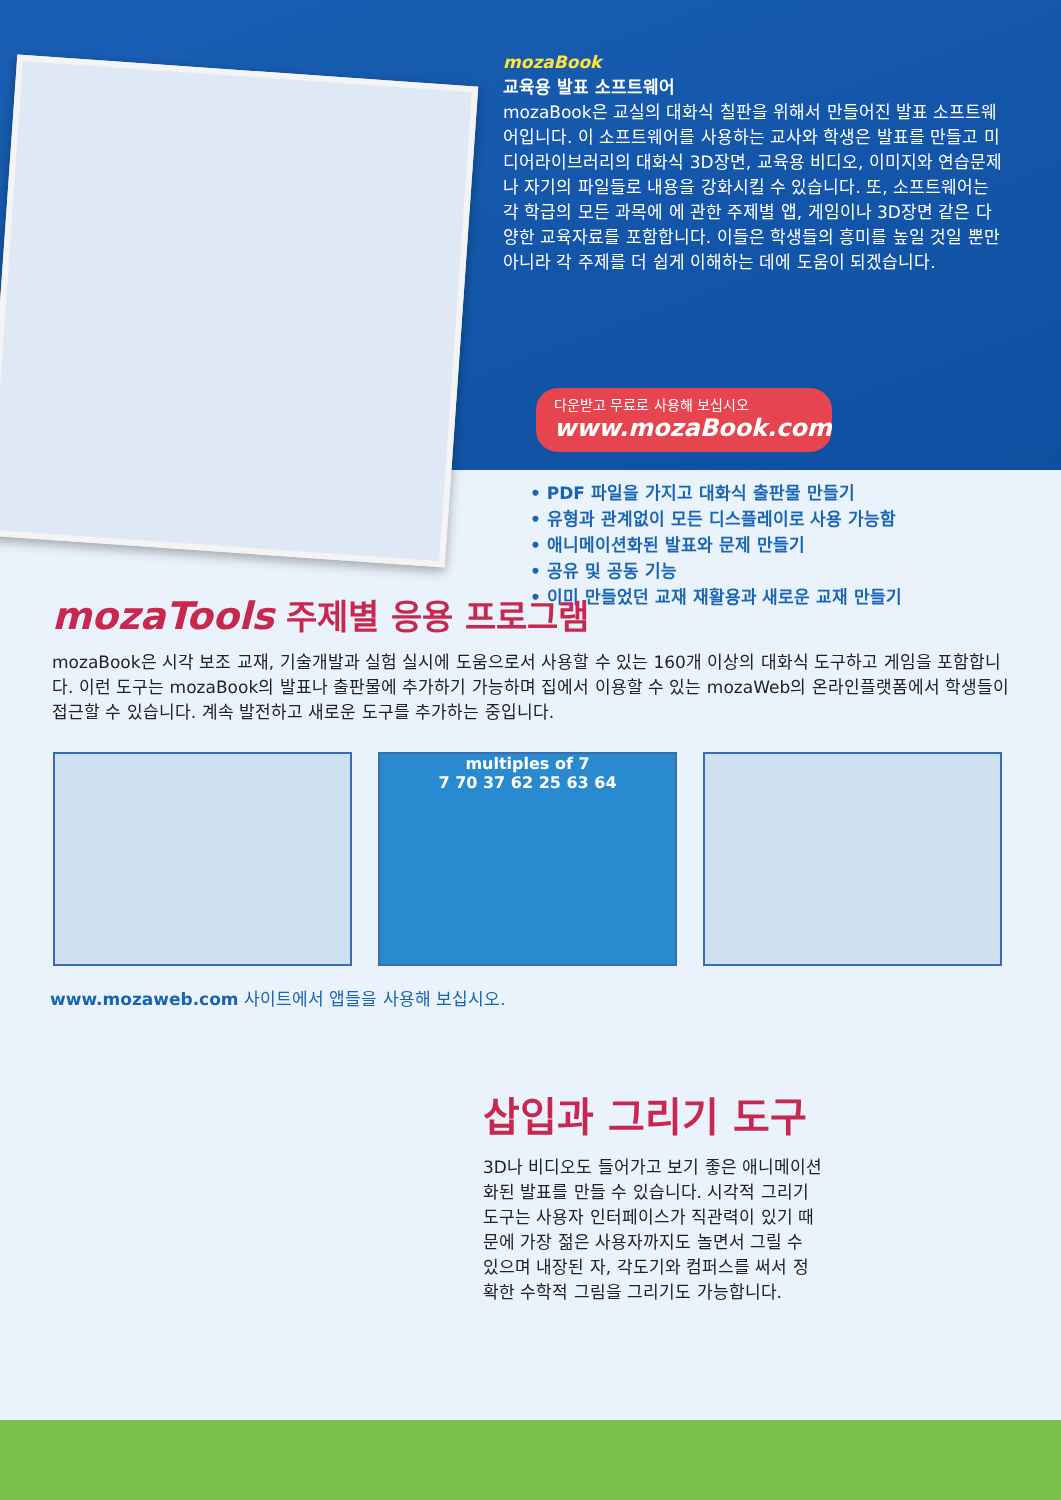mozaBook
교육용 발표 소프트웨어
mozaBook은 교실의 대화식 칠판을 위해서 만들어진 발표 소프트웨어입니다. 이 소프트웨어를 사용하는 교사와 학생은 발표를 만들고 미디어라이브러리의 대화식 3D장면, 교육용 비디오, 이미지와 연습문제나 자기의 파일들로 내용을 강화시킬 수 있습니다. 또, 소프트웨어는 각 학급의 모든 과목에 에 관한 주제별 앱, 게임이나 3D장면 같은 다양한 교육자료를 포함합니다. 이들은 학생들의 흥미를 높일 것일 뿐만 아니라 각 주제를 더 쉽게 이해하는 데에 도움이 되겠습니다.
다운받고 무료로 사용해 보십시오
www.mozaBook.com
• PDF 파일을 가지고 대화식 출판물 만들기
• 유형과 관계없이 모든 디스플레이로 사용 가능함
• 애니메이션화된 발표와 문제 만들기
• 공유 및 공동 기능
• 이미 만들었던 교재 재활용과 새로운 교재 만들기
mozaTools 주제별 응용 프로그램
mozaBook은 시각 보조 교재, 기술개발과 실험 실시에 도움으로서 사용할 수 있는 160개 이상의 대화식 도구하고 게임을 포함합니다. 이런 도구는 mozaBook의 발표나 출판물에 추가하기 가능하며 집에서 이용할 수 있는 mozaWeb의 온라인플랫폼에서 학생들이 접근할 수 있습니다. 계속 발전하고 새로운 도구를 추가하는 중입니다.
multiples of 7
7 70 37 62 25 63 64
www.mozaweb.com 사이트에서 앱들을 사용해 보십시오.
삽입과 그리기 도구
3D나 비디오도 들어가고 보기 좋은 애니메이션화된 발표를 만들 수 있습니다. 시각적 그리기 도구는 사용자 인터페이스가 직관력이 있기 때문에 가장 젊은 사용자까지도 놀면서 그릴 수 있으며 내장된 자, 각도기와 컴퍼스를 써서 정확한 수학적 그림을 그리기도 가능합니다.